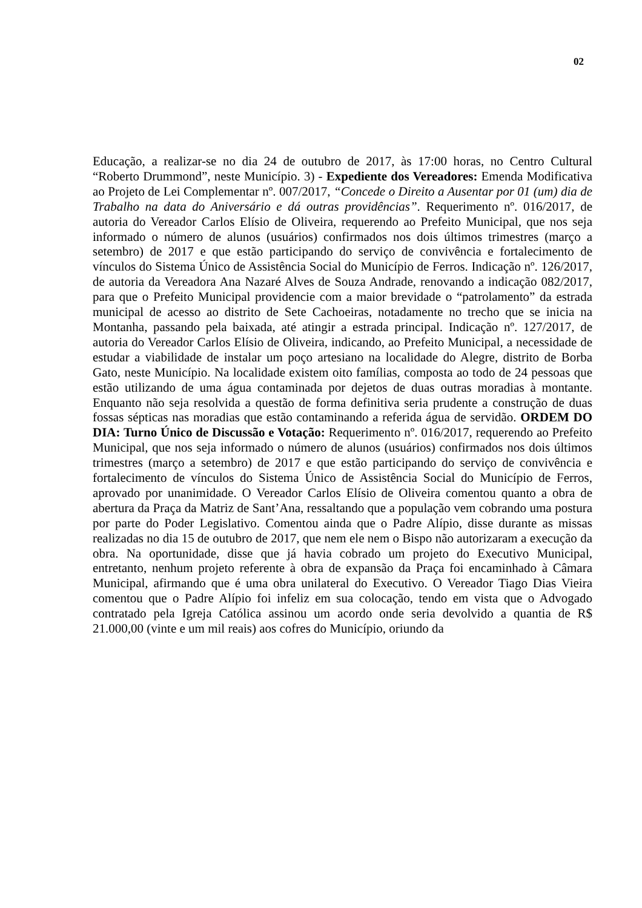02
Educação, a realizar-se no dia 24 de outubro de 2017, às 17:00 horas, no Centro Cultural “Roberto Drummond”, neste Município. 3) - Expediente dos Vereadores: Emenda Modificativa ao Projeto de Lei Complementar nº. 007/2017, “Concede o Direito a Ausentar por 01 (um) dia de Trabalho na data do Aniversário e dá outras providências”. Requerimento nº. 016/2017, de autoria do Vereador Carlos Elísio de Oliveira, requerendo ao Prefeito Municipal, que nos seja informado o número de alunos (usuários) confirmados nos dois últimos trimestres (março a setembro) de 2017 e que estão participando do serviço de convivência e fortalecimento de vínculos do Sistema Único de Assistência Social do Município de Ferros. Indicação nº. 126/2017, de autoria da Vereadora Ana Nazaré Alves de Souza Andrade, renovando a indicação 082/2017, para que o Prefeito Municipal providencie com a maior brevidade o “patrolamento” da estrada municipal de acesso ao distrito de Sete Cachoeiras, notadamente no trecho que se inicia na Montanha, passando pela baixada, até atingir a estrada principal. Indicação nº. 127/2017, de autoria do Vereador Carlos Elísio de Oliveira, indicando, ao Prefeito Municipal, a necessidade de estudar a viabilidade de instalar um poço artesiano na localidade do Alegre, distrito de Borba Gato, neste Município. Na localidade existem oito famílias, composta ao todo de 24 pessoas que estão utilizando de uma água contaminada por dejetos de duas outras moradias à montante. Enquanto não seja resolvida a questão de forma definitiva seria prudente a construção de duas fossas sépticas nas moradias que estão contaminando a referida água de servidão. ORDEM DO DIA: Turno Único de Discussão e Votação: Requerimento nº. 016/2017, requerendo ao Prefeito Municipal, que nos seja informado o número de alunos (usuários) confirmados nos dois últimos trimestres (março a setembro) de 2017 e que estão participando do serviço de convivência e fortalecimento de vínculos do Sistema Único de Assistência Social do Município de Ferros, aprovado por unanimidade. O Vereador Carlos Elísio de Oliveira comentou quanto a obra de abertura da Praça da Matriz de Sant’Ana, ressaltando que a população vem cobrando uma postura por parte do Poder Legislativo. Comentou ainda que o Padre Alípio, disse durante as missas realizadas no dia 15 de outubro de 2017, que nem ele nem o Bispo não autorizaram a execução da obra. Na oportunidade, disse que já havia cobrado um projeto do Executivo Municipal, entretanto, nenhum projeto referente à obra de expansão da Praça foi encaminhado à Câmara Municipal, afirmando que é uma obra unilateral do Executivo. O Vereador Tiago Dias Vieira comentou que o Padre Alípio foi infeliz em sua colocação, tendo em vista que o Advogado contratado pela Igreja Católica assinou um acordo onde seria devolvido a quantia de R$ 21.000,00 (vinte e um mil reais) aos cofres do Município, oriundo da